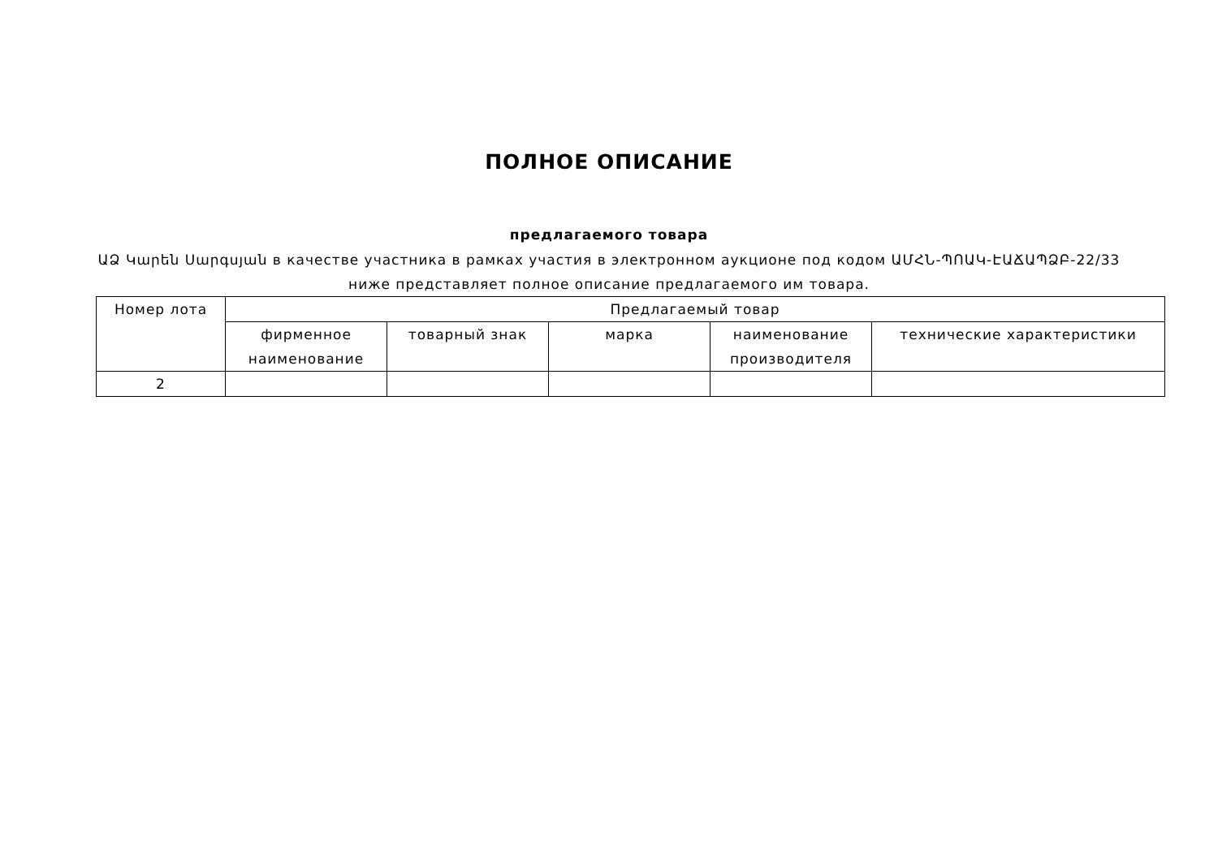ПОЛНОЕ ОПИСАНИЕ
предлагаемого товара
ԱՁ Կարեն Սարգսյան в качестве участника в рамках участия в электронном аукционе под кодом ԱՄՀՆ-ՊՈԱԿ-ԷԱՃԱՊՁԲ-22/33
ниже представляет полное описание предлагаемого им товара.
| Номер лота | Предлагаемый товар | | | | |
| --- | --- | --- | --- | --- | --- |
| | фирменное наименование | товарный знак | марка | наименование производителя | технические характеристики |
| 2 | | | | | |